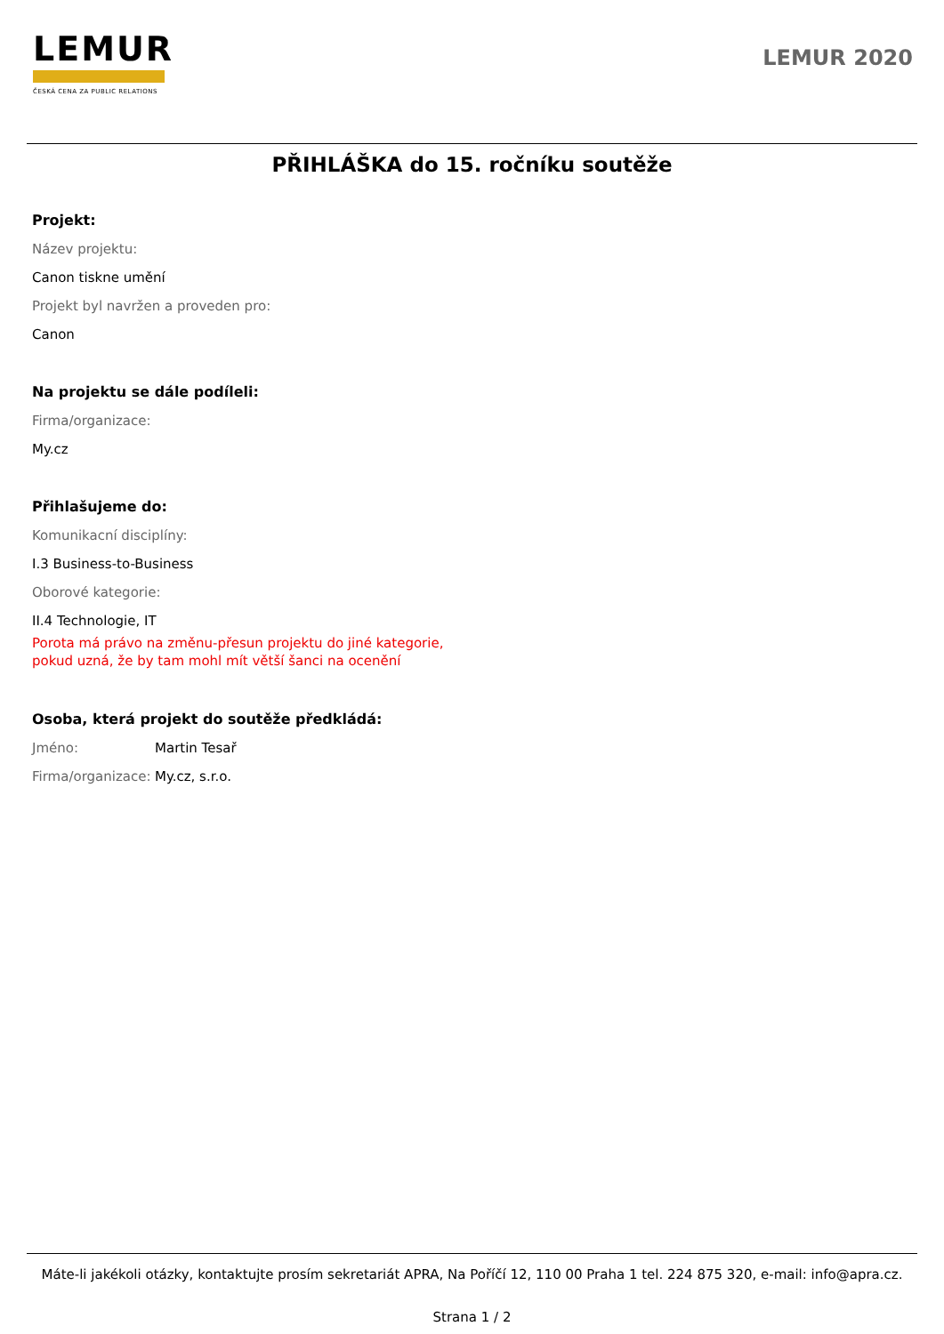LEMUR
ČESKÁ CENA ZA PUBLIC RELATIONS
LEMUR 2020
PŘIHLÁŠKA do 15. ročníku soutěže
Projekt:
Název projektu:
Canon tiskne umění
Projekt byl navržen a proveden pro:
Canon
Na projektu se dále podíleli:
Firma/organizace:
My.cz
Přihlašujeme do:
Komunikacní disciplíny:
I.3 Business-to-Business
Oborové kategorie:
II.4 Technologie, IT
Porota má právo na změnu-přesun projektu do jiné kategorie,
pokud uzná, že by tam mohl mít větší šanci na ocenění
Osoba, která projekt do soutěže předkládá:
Jméno: Martin Tesař
Firma/organizace: My.cz, s.r.o.
Máte-li jakékoli otázky, kontaktujte prosím sekretariát APRA, Na Poříčí 12, 110 00 Praha 1 tel. 224 875 320, e-mail: info@apra.cz.
Strana 1 / 2